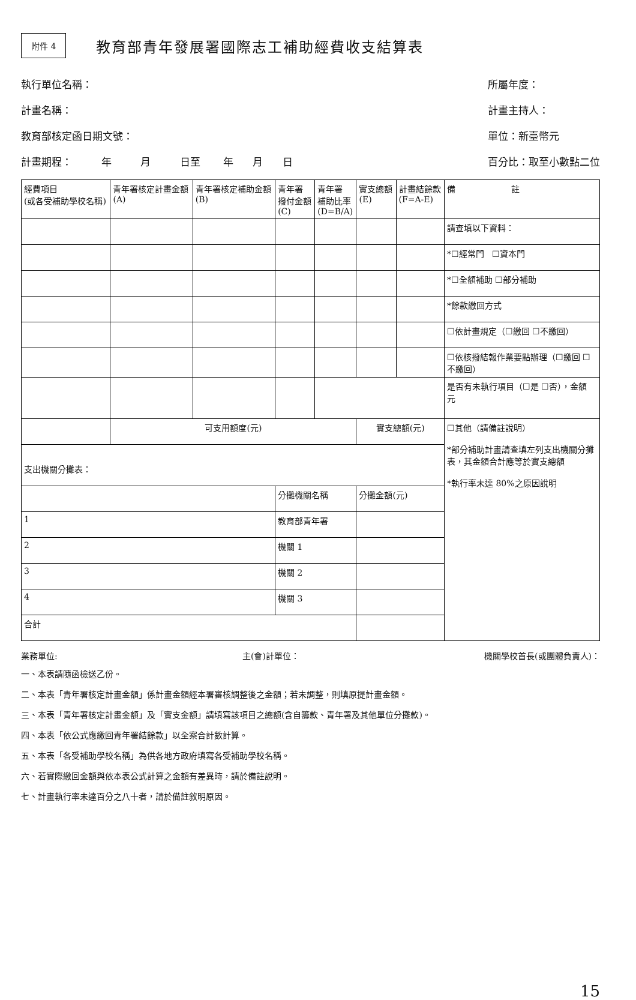附件 4
教育部青年發展署國際志工補助經費收支結算表
執行單位名稱：
計畫名稱：
教育部核定函日期文號：
計畫期程： 年 月 日至 年 月 日
所屬年度：
計畫主持人：
單位：新臺幣元
百分比：取至小數點二位
| 經費項目 (或各受補助學校名稱) | 青年署核定計畫金額 (A) | 青年署核定補助金額 (B) | 青年署 撥付金額 (C) | 青年署 補助比率 (D=B/A) | 實支總額 (E) | 計畫結餘款 (F=A-E) | 備 註 |
| --- | --- | --- | --- | --- | --- | --- | --- |
| | | | | | | | 請查填以下資料： |
| | | | | | | | *☐經常門 ☐資本門 |
| | | | | | | | *☐全額補助 ☐部分補助 |
| | | | | | | | *餘款繳回方式 |
| | | | | | | | ☐依計畫規定（☐繳回 ☐不繳回） |
| | | | | | | | ☐依核撥結報作業要點辦理（☐繳回 ☐不繳回） |
| | | | | | | | 是否有未執行項目（☐是 ☐否），金額 元 |
| | 可支用額度(元) | | | | 實支總額(元) | | ☐其他（請備註說明） *部分補助計畫請查填左列支出機關分攤表，其金額合計應等於實支總額 *執行率未達 80%之原因說明 |
| 支出機關分攤表： | | | | | | | |
| | | | 分攤機關名稱 | | 分攤金額(元) | | |
| 1 | | | 教育部青年署 | | | | |
| 2 | | | 機關 1 | | | | |
| 3 | | | 機關 2 | | | | |
| 4 | | | 機關 3 | | | | |
| 合計 | | | | | | | |
業務單位: 主(會)計單位： 機關學校首長(或團體負責人)：
一、本表請隨函檢送乙份。
二、本表「青年署核定計畫金額」係計畫金額經本署審核調整後之金額；若未調整，則填原提計畫金額。
三、本表「青年署核定計畫金額」及「實支金額」請填寫該項目之總額(含自籌款、青年署及其他單位分攤款)。
四、本表「依公式應繳回青年署結餘款」以全案合計數計算。
五、本表「各受補助學校名稱」為供各地方政府填寫各受補助學校名稱。
六、若實際繳回金額與依本表公式計算之金額有差異時，請於備註說明。
七、計畫執行率未達百分之八十者，請於備註敘明原因。
15